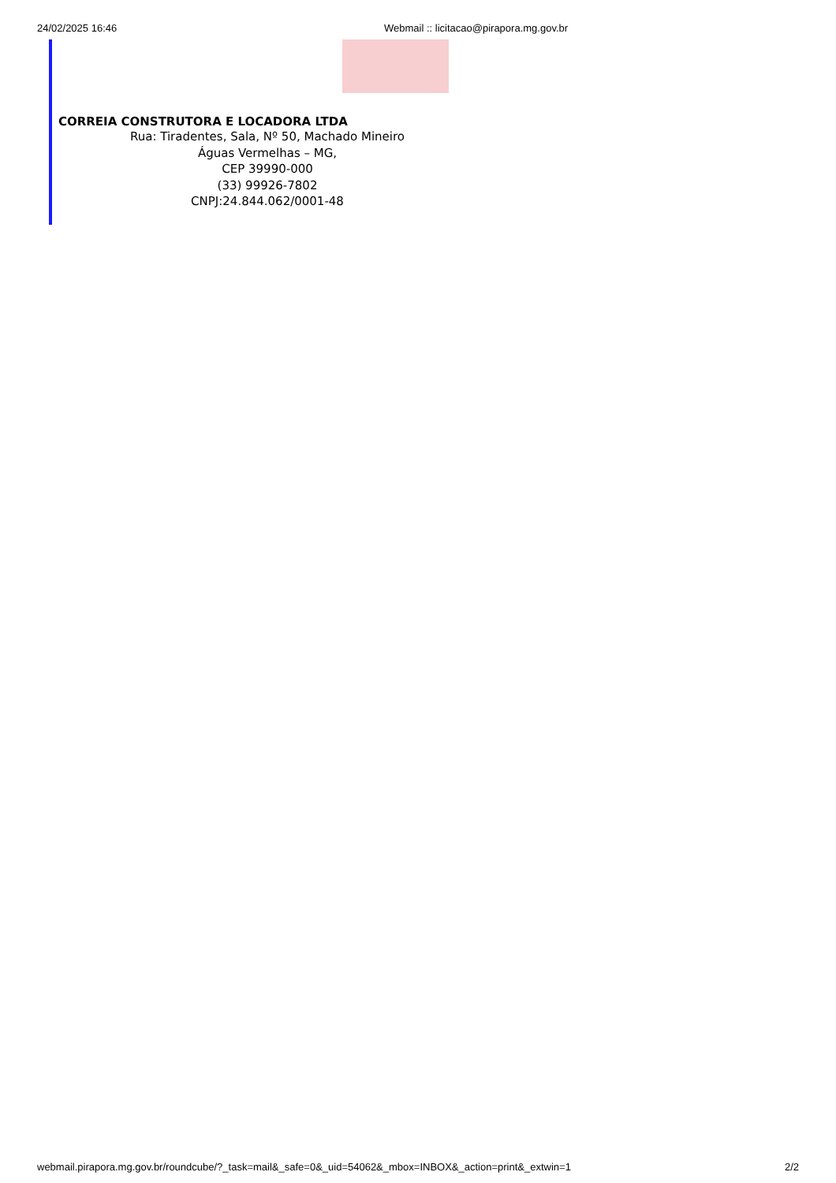24/02/2025 16:46 Webmail :: licitacao@pirapora.mg.gov.br
CORREIA CONSTRUTORA E LOCADORA LTDA
Rua: Tiradentes, Sala, Nº 50, Machado Mineiro
Águas Vermelhas – MG,
CEP 39990-000
(33) 99926-7802
CNPJ:24.844.062/0001-48
webmail.pirapora.mg.gov.br/roundcube/?_task=mail&_safe=0&_uid=54062&_mbox=INBOX&_action=print&_extwin=1 2/2